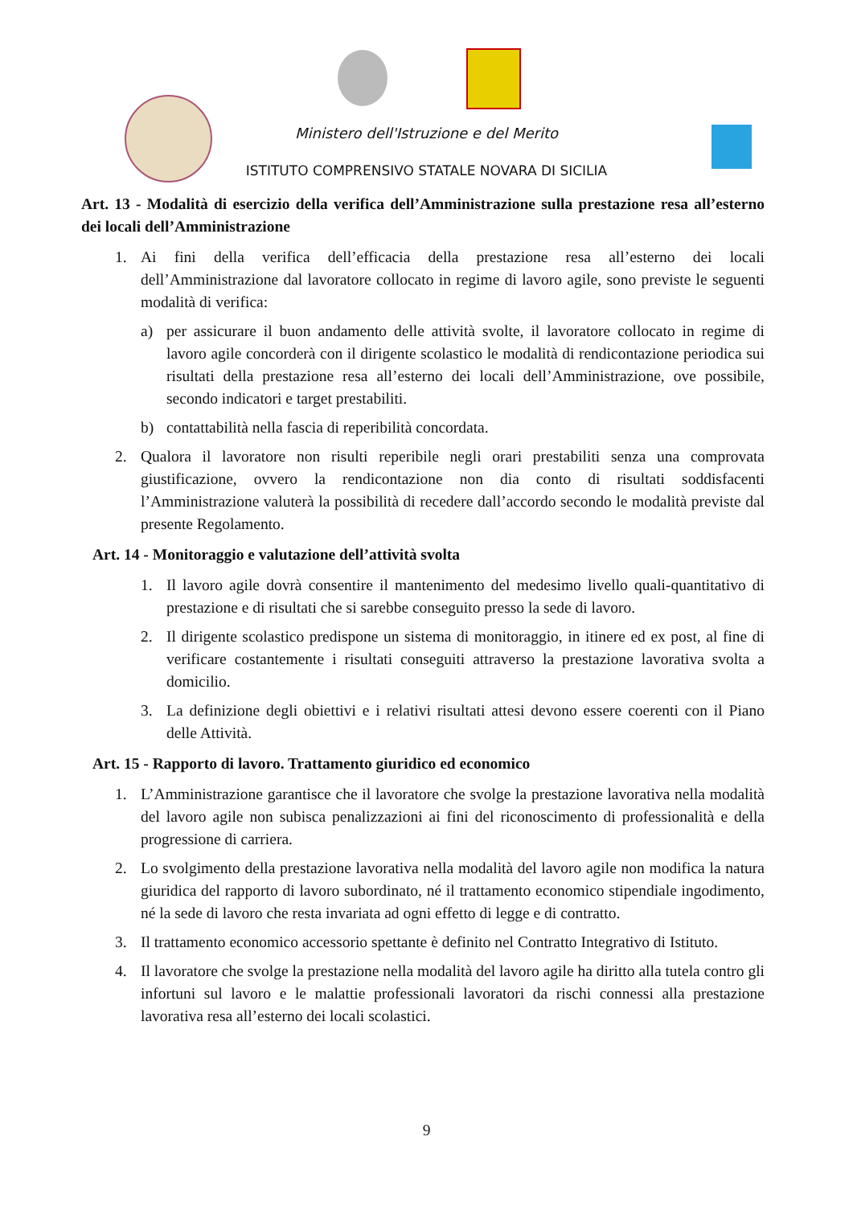Ministero dell'Istruzione e del Merito
ISTITUTO COMPRENSIVO STATALE NOVARA DI SICILIA
Art. 13 - Modalità di esercizio della verifica dell’Amministrazione sulla prestazione resa all’esterno dei locali dell’Amministrazione
1. Ai fini della verifica dell’efficacia della prestazione resa all’esterno dei locali dell’Amministrazione dal lavoratore collocato in regime di lavoro agile, sono previste le seguenti modalità di verifica:
a) per assicurare il buon andamento delle attività svolte, il lavoratore collocato in regime di lavoro agile concorderà con il dirigente scolastico le modalità di rendicontazione periodica sui risultati della prestazione resa all’esterno dei locali dell’Amministrazione, ove possibile, secondo indicatori e target prestabiliti.
b) contattabilità nella fascia di reperibilità concordata.
2. Qualora il lavoratore non risulti reperibile negli orari prestabiliti senza una comprovata giustificazione, ovvero la rendicontazione non dia conto di risultati soddisfacenti l’Amministrazione valuterà la possibilità di recedere dall’accordo secondo le modalità previste dal presente Regolamento.
Art. 14 - Monitoraggio e valutazione dell’attività svolta
1. Il lavoro agile dovrà consentire il mantenimento del medesimo livello quali-quantitativo di prestazione e di risultati che si sarebbe conseguito presso la sede di lavoro.
2. Il dirigente scolastico predispone un sistema di monitoraggio, in itinere ed ex post, al fine di verificare costantemente i risultati conseguiti attraverso la prestazione lavorativa svolta a domicilio.
3. La definizione degli obiettivi e i relativi risultati attesi devono essere coerenti con il Piano delle Attività.
Art. 15 - Rapporto di lavoro. Trattamento giuridico ed economico
1. L’Amministrazione garantisce che il lavoratore che svolge la prestazione lavorativa nella modalità del lavoro agile non subisca penalizzazioni ai fini del riconoscimento di professionalità e della progressione di carriera.
2. Lo svolgimento della prestazione lavorativa nella modalità del lavoro agile non modifica la natura giuridica del rapporto di lavoro subordinato, né il trattamento economico stipendiale ingodimento, né la sede di lavoro che resta invariata ad ogni effetto di legge e di contratto.
3. Il trattamento economico accessorio spettante è definito nel Contratto Integrativo di Istituto.
4. Il lavoratore che svolge la prestazione nella modalità del lavoro agile ha diritto alla tutela contro gli infortuni sul lavoro e le malattie professionali lavoratori da rischi connessi alla prestazione lavorativa resa all’esterno dei locali scolastici.
9